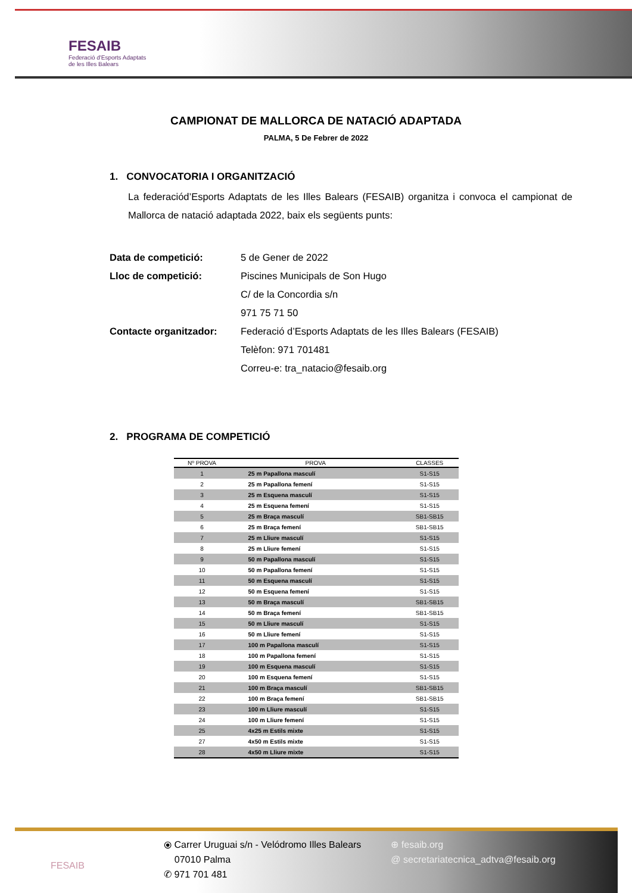FESAIB
Federació d'Esports Adaptats
de les Illes Balears
CAMPIONAT DE MALLORCA DE NATACIÓ ADAPTADA
PALMA, 5 De Febrer de 2022
1. CONVOCATORIA I ORGANITZACIÓ
La federaciód’Esports Adaptats de les Illes Balears (FESAIB) organitza i convoca el campionat de Mallorca de natació adaptada 2022, baix els següents punts:
Data de competició:
5 de Gener de 2022
Lloc de competició:
Piscines Municipals de Son Hugo
C/ de la Concordia s/n
971 75 71 50
Contacte organitzador:
Federació d’Esports Adaptats de les Illes Balears (FESAIB)
Telèfon: 971 701481
Correu-e: tra_natacio@fesaib.org
2. PROGRAMA DE COMPETICIÓ
| Nº PROVA | PROVA | CLASSES |
| --- | --- | --- |
| 1 | 25 m Papallona masculí | S1-S15 |
| 2 | 25 m Papallona femení | S1-S15 |
| 3 | 25 m Esquena masculí | S1-S15 |
| 4 | 25 m Esquena femení | S1-S15 |
| 5 | 25 m Braça masculí | SB1-SB15 |
| 6 | 25 m Braça femení | SB1-SB15 |
| 7 | 25 m Lliure masculí | S1-S15 |
| 8 | 25 m Lliure femení | S1-S15 |
| 9 | 50 m Papallona masculí | S1-S15 |
| 10 | 50 m Papallona femení | S1-S15 |
| 11 | 50 m Esquena masculí | S1-S15 |
| 12 | 50 m Esquena femení | S1-S15 |
| 13 | 50 m Braça masculí | SB1-SB15 |
| 14 | 50 m Braça femení | SB1-SB15 |
| 15 | 50 m Lliure masculí | S1-S15 |
| 16 | 50 m Lliure femení | S1-S15 |
| 17 | 100 m Papallona masculí | S1-S15 |
| 18 | 100 m Papallona femení | S1-S15 |
| 19 | 100 m Esquena masculí | S1-S15 |
| 20 | 100 m Esquena femení | S1-S15 |
| 21 | 100 m Braça masculí | SB1-SB15 |
| 22 | 100 m Braça femení | SB1-SB15 |
| 23 | 100 m Lliure masculí | S1-S15 |
| 24 | 100 m Lliure femení | S1-S15 |
| 25 | 4x25 m Estils mixte | S1-S15 |
| 27 | 4x50 m Estils mixte | S1-S15 |
| 28 | 4x50 m Lliure mixte | S1-S15 |
FESAIB
⦿ Carrer Uruguai s/n - Velódromo Illes Balears
07010 Palma
✆ 971 701 481
⊕ fesaib.org
@ secretariatecnica_adtva@fesaib.org